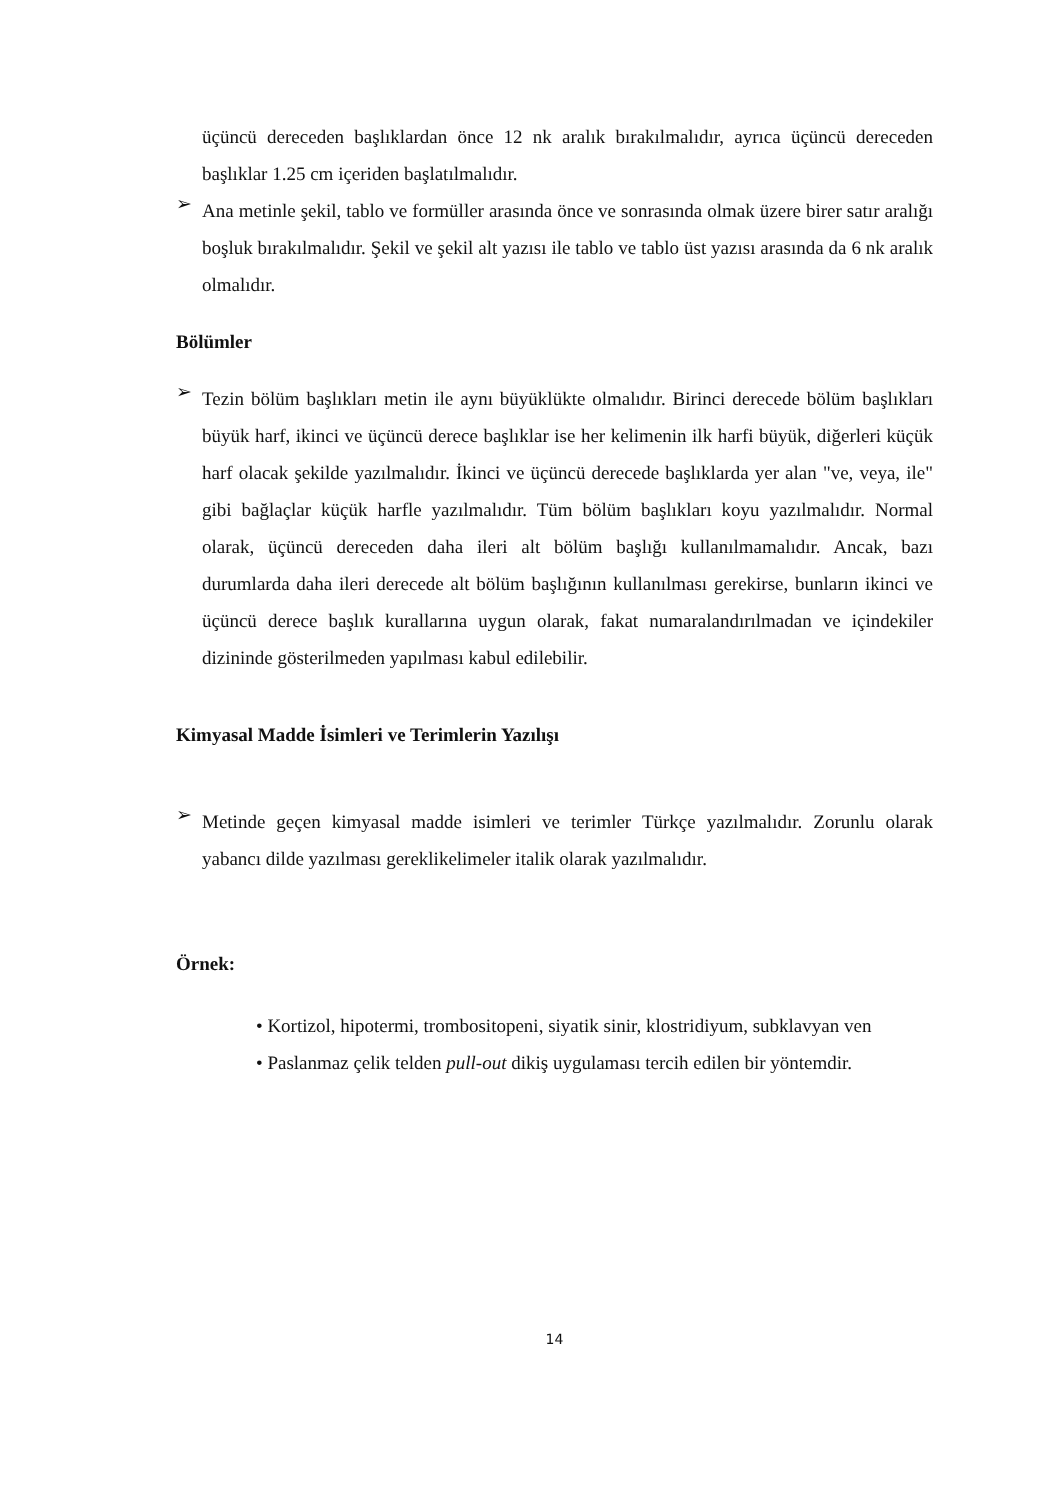üçüncü dereceden başlıklardan önce 12 nk aralık bırakılmalıdır, ayrıca üçüncü dereceden başlıklar 1.25 cm içeriden başlatılmalıdır.
➢
Ana metinle şekil, tablo ve formüller arasında önce ve sonrasında olmak üzere birer satır aralığı boşluk bırakılmalıdır. Şekil ve şekil alt yazısı ile tablo ve tablo üst yazısı arasında da 6 nk aralık olmalıdır.
Bölümler
➢
Tezin bölüm başlıkları metin ile aynı büyüklükte olmalıdır. Birinci derecede bölüm başlıkları büyük harf, ikinci ve üçüncü derece başlıklar ise her kelimenin ilk harfi büyük, diğerleri küçük harf olacak şekilde yazılmalıdır. İkinci ve üçüncü derecede başlıklarda yer alan "ve, veya, ile" gibi bağlaçlar küçük harfle yazılmalıdır. Tüm bölüm başlıkları koyu yazılmalıdır. Normal olarak, üçüncü dereceden daha ileri alt bölüm başlığı kullanılmamalıdır. Ancak, bazı durumlarda daha ileri derecede alt bölüm başlığının kullanılması gerekirse, bunların ikinci ve üçüncü derece başlık kurallarına uygun olarak, fakat numaralandırılmadan ve içindekiler dizininde gösterilmeden yapılması kabul edilebilir.
Kimyasal Madde İsimleri ve Terimlerin Yazılışı
➢
Metinde geçen kimyasal madde isimleri ve terimler Türkçe yazılmalıdır. Zorunlu olarak yabancı dilde yazılması gereklikelimeler italik olarak yazılmalıdır.
Örnek:
• Kortizol, hipotermi, trombositopeni, siyatik sinir, klostridiyum, subklavyan ven
• Paslanmaz çelik telden pull-out dikiş uygulaması tercih edilen bir yöntemdir.
14